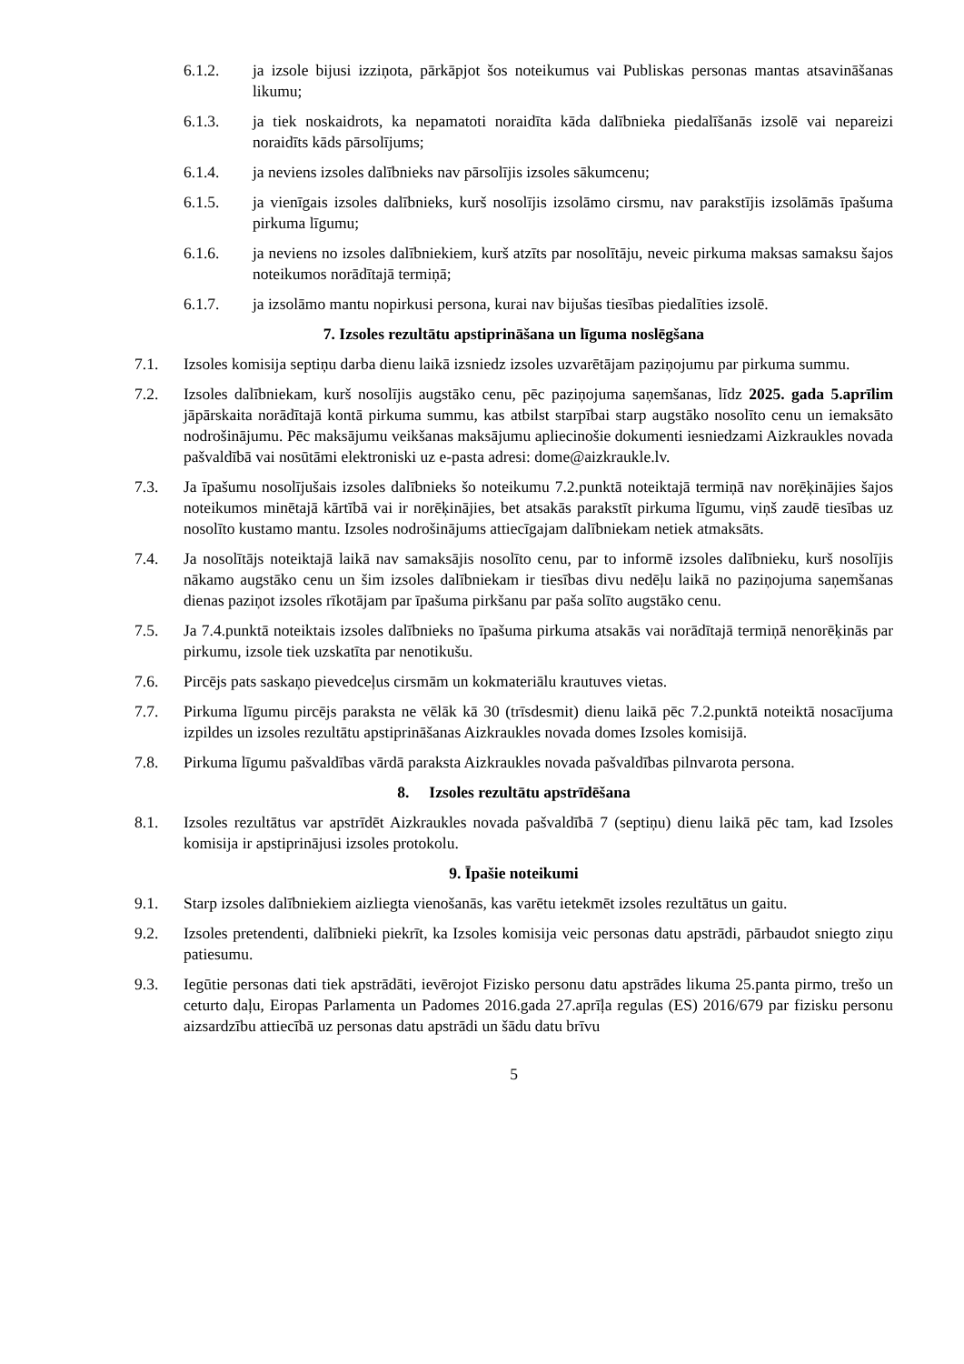6.1.2. ja izsole bijusi izziņota, pārkāpjot šos noteikumus vai Publiskas personas mantas atsavināšanas likumu;
6.1.3. ja tiek noskaidrots, ka nepamatoti noraidīta kāda dalībnieka piedalīšanās izsolē vai nepareizi noraidīts kāds pārsolījums;
6.1.4. ja neviens izsoles dalībnieks nav pārsolījis izsoles sākumcenu;
6.1.5. ja vienīgais izsoles dalībnieks, kurš nosolījis izsolāmo cirsmu, nav parakstījis izsolāmās īpašuma pirkuma līgumu;
6.1.6. ja neviens no izsoles dalībniekiem, kurš atzīts par nosolītāju, neveic pirkuma maksas samaksu šajos noteikumos norādītajā termiņā;
6.1.7. ja izsolāmo mantu nopirkusi persona, kurai nav bijušas tiesības piedalīties izsolē.
7. Izsoles rezultātu apstiprināšana un līguma noslēgšana
7.1. Izsoles komisija septiņu darba dienu laikā izsniedz izsoles uzvarētājam paziņojumu par pirkuma summu.
7.2. Izsoles dalībniekam, kurš nosolījis augstāko cenu, pēc paziņojuma saņemšanas, līdz 2025. gada 5.aprīlim jāpārskaita norādītajā kontā pirkuma summu, kas atbilst starpībai starp augstāko nosolīto cenu un iemaksāto nodrošinājumu. Pēc maksājumu veikšanas maksājumu apliecinošie dokumenti iesniedzami Aizkraukles novada pašvaldībā vai nosūtāmi elektroniski uz e-pasta adresi: dome@aizkraukle.lv.
7.3. Ja īpašumu nosolījušais izsoles dalībnieks šo noteikumu 7.2.punktā noteiktajā termiņā nav norēķinājies šajos noteikumos minētajā kārtībā vai ir norēķinājies, bet atsakās parakstīt pirkuma līgumu, viņš zaudē tiesības uz nosolīto kustamo mantu. Izsoles nodrošinājums attiecīgajam dalībniekam netiek atmaksāts.
7.4. Ja nosolītājs noteiktajā laikā nav samaksājis nosolīto cenu, par to informē izsoles dalībnieku, kurš nosolījis nākamo augstāko cenu un šim izsoles dalībniekam ir tiesības divu nedēļu laikā no paziņojuma saņemšanas dienas paziņot izsoles rīkotājam par īpašuma pirkšanu par paša solīto augstāko cenu.
7.5. Ja 7.4.punktā noteiktais izsoles dalībnieks no īpašuma pirkuma atsakās vai norādītajā termiņā nenorēķinās par pirkumu, izsole tiek uzskatīta par nenotikušu.
7.6. Pircējs pats saskaņo pievedceļus cirsmām un kokmateriālu krautuves vietas.
7.7. Pirkuma līgumu pircējs paraksta ne vēlāk kā 30 (trīsdesmit) dienu laikā pēc 7.2.punktā noteiktā nosacījuma izpildes un izsoles rezultātu apstiprināšanas Aizkraukles novada domes Izsoles komisijā.
7.8. Pirkuma līgumu pašvaldības vārdā paraksta Aizkraukles novada pašvaldības pilnvarota persona.
8. Izsoles rezultātu apstrīdēšana
8.1. Izsoles rezultātus var apstrīdēt Aizkraukles novada pašvaldībā 7 (septiņu) dienu laikā pēc tam, kad Izsoles komisija ir apstiprinājusi izsoles protokolu.
9. Īpašie noteikumi
9.1. Starp izsoles dalībniekiem aizliegta vienošanās, kas varētu ietekmēt izsoles rezultātus un gaitu.
9.2. Izsoles pretendenti, dalībnieki piekrīt, ka Izsoles komisija veic personas datu apstrādi, pārbaudot sniegto ziņu patiesumu.
9.3. Iegūtie personas dati tiek apstrādāti, ievērojot Fizisko personu datu apstrādes likuma 25.panta pirmo, trešo un ceturto daļu, Eiropas Parlamenta un Padomes 2016.gada 27.aprīļa regulas (ES) 2016/679 par fizisku personu aizsardzību attiecībā uz personas datu apstrādi un šādu datu brīvu
5